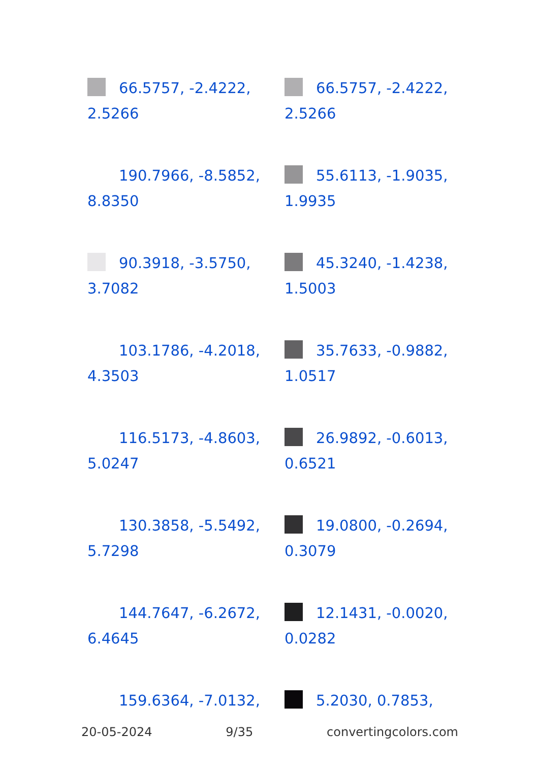66.5757, -2.4222, 2.5266
66.5757, -2.4222, 2.5266
190.7966, -8.5852, 8.8350
55.6113, -1.9035, 1.9935
90.3918, -3.5750, 3.7082
45.3240, -1.4238, 1.5003
103.1786, -4.2018, 4.3503
35.7633, -0.9882, 1.0517
116.5173, -4.8603, 5.0247
26.9892, -0.6013, 0.6521
130.3858, -5.5492, 5.7298
19.0800, -0.2694, 0.3079
144.7647, -6.2672, 6.4645
12.1431, -0.0020, 0.0282
159.6364, -7.0132,
5.2030, 0.7853,
20-05-2024 9/35 convertingcolors.com